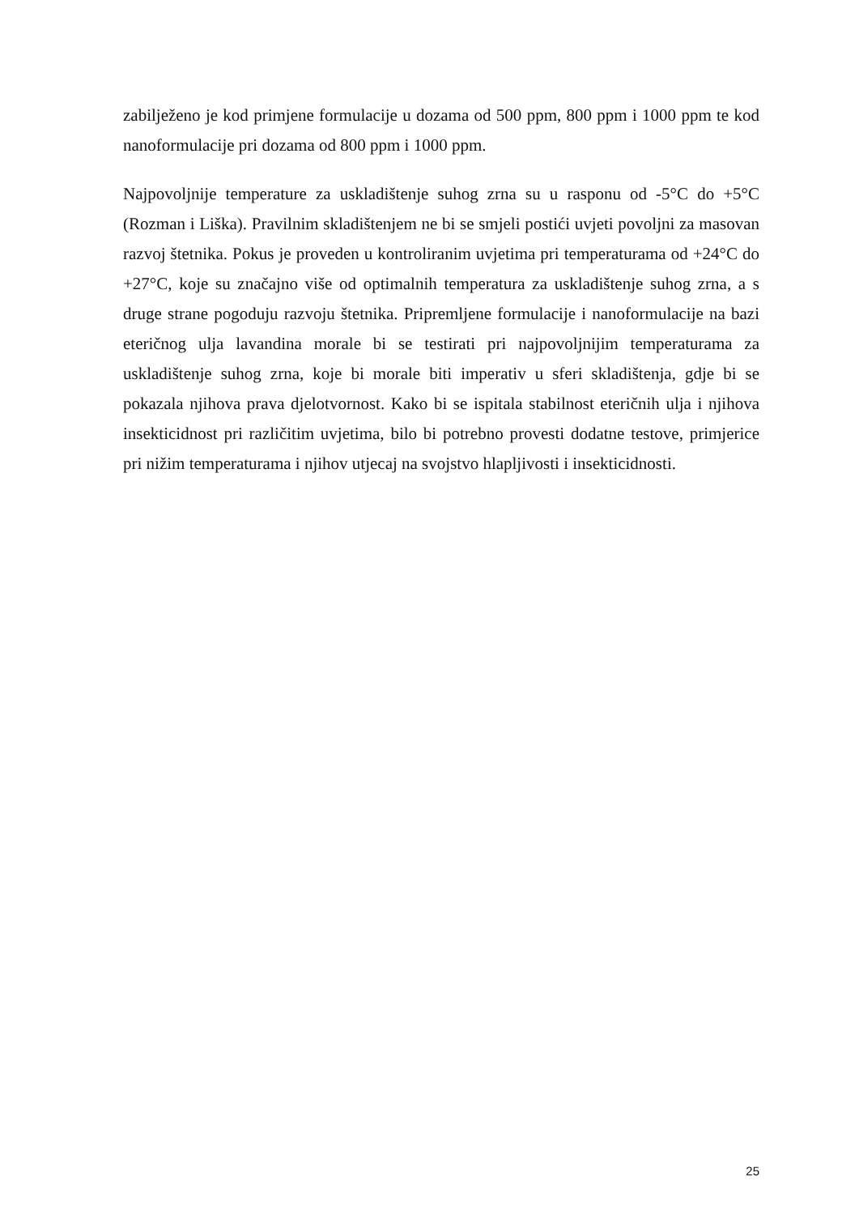zabilježeno je kod primjene formulacije u dozama od 500 ppm, 800 ppm i 1000 ppm te kod nanoformulacije pri dozama od 800 ppm i 1000 ppm.
Najpovoljnije temperature za uskladištenje suhog zrna su u rasponu od -5°C do +5°C (Rozman i Liška). Pravilnim skladištenjem ne bi se smjeli postići uvjeti povoljni za masovan razvoj štetnika. Pokus je proveden u kontroliranim uvjetima pri temperaturama od +24°C do +27°C, koje su značajno više od optimalnih temperatura za uskladištenje suhog zrna, a s druge strane pogoduju razvoju štetnika. Pripremljene formulacije i nanoformulacije na bazi eteričnog ulja lavandina morale bi se testirati pri najpovoljnijim temperaturama za uskladištenje suhog zrna, koje bi morale biti imperativ u sferi skladištenja, gdje bi se pokazala njihova prava djelotvornost. Kako bi se ispitala stabilnost eteričnih ulja i njihova insekticidnost pri različitim uvjetima, bilo bi potrebno provesti dodatne testove, primjerice pri nižim temperaturama i njihov utjecaj na svojstvo hlapljivosti i insekticidnosti.
25